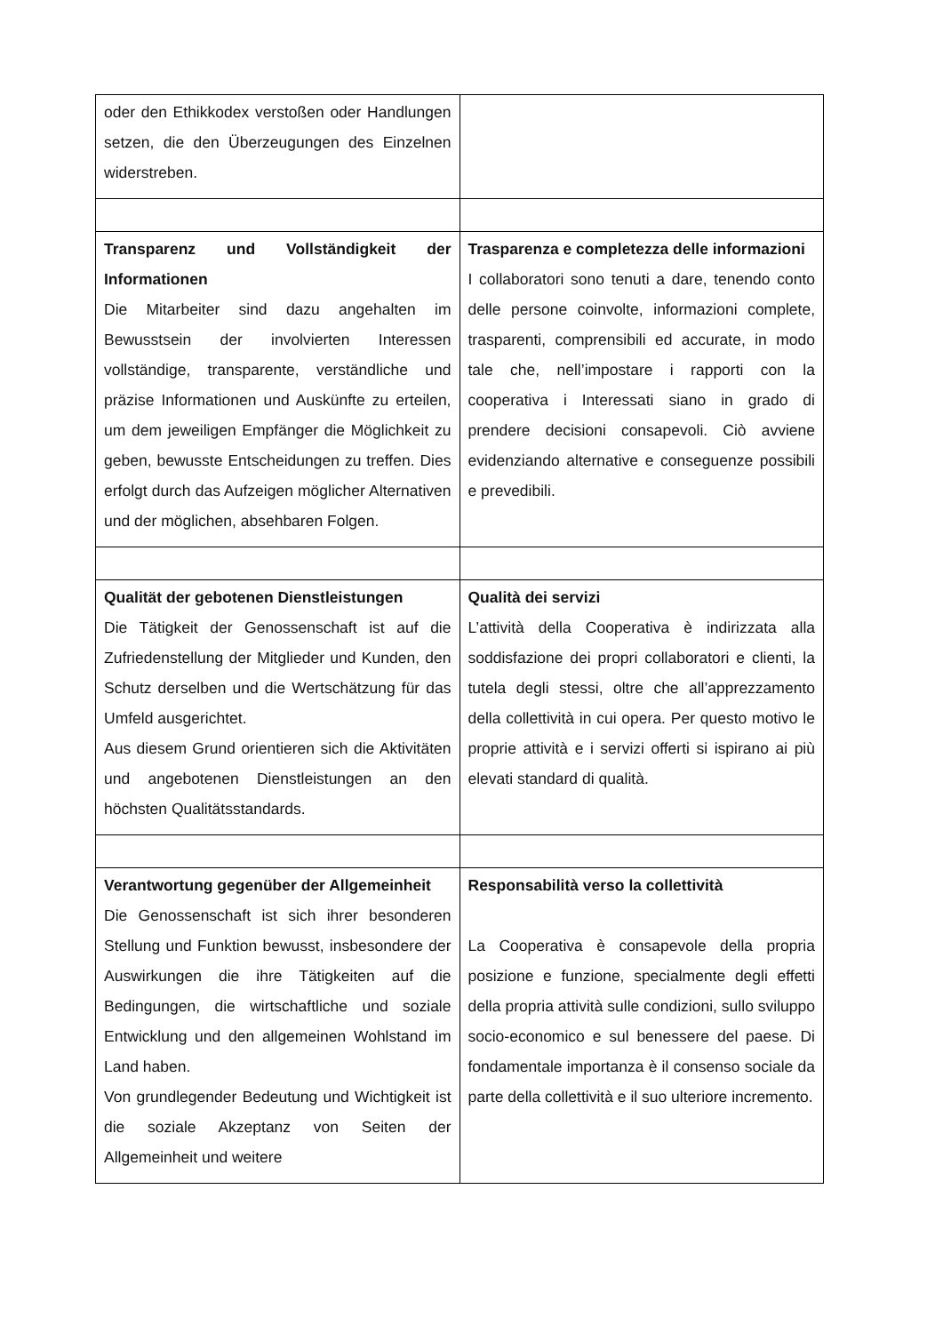| oder den Ethikkodex verstoßen oder Handlungen setzen, die den Überzeugungen des Einzelnen widerstreben. | |
| Transparenz und Vollständigkeit der Informationen Die Mitarbeiter sind dazu angehalten im Bewusstsein der involvierten Interessen vollständige, transparente, verständliche und präzise Informationen und Auskünfte zu erteilen, um dem jeweiligen Empfänger die Möglichkeit zu geben, bewusste Entscheidungen zu treffen. Dies erfolgt durch das Aufzeigen möglicher Alternativen und der möglichen, absehbaren Folgen. | Trasparenza e completezza delle informazioni I collaboratori sono tenuti a dare, tenendo conto delle persone coinvolte, informazioni complete, trasparenti, comprensibili ed accurate, in modo tale che, nell’impostare i rapporti con la cooperativa i Interessati siano in grado di prendere decisioni consapevoli. Ciò avviene evidenziando alternative e conseguenze possibili e prevedibili. |
| Qualität der gebotenen Dienstleistungen Die Tätigkeit der Genossenschaft ist auf die Zufriedenstellung der Mitglieder und Kunden, den Schutz derselben und die Wertschätzung für das Umfeld ausgerichtet. Aus diesem Grund orientieren sich die Aktivitäten und angebotenen Dienstleistungen an den höchsten Qualitätsstandards. | Qualità dei servizi L’attività della Cooperativa è indirizzata alla soddisfazione dei propri collaboratori e clienti, la tutela degli stessi, oltre che all’apprezzamento della collettività in cui opera. Per questo motivo le proprie attività e i servizi offerti si ispirano ai più elevati standard di qualità. |
| Verantwortung gegenüber der Allgemeinheit Die Genossenschaft ist sich ihrer besonderen Stellung und Funktion bewusst, insbesondere der Auswirkungen die ihre Tätigkeiten auf die Bedingungen, die wirtschaftliche und soziale Entwicklung und den allgemeinen Wohlstand im Land haben. Von grundlegender Bedeutung und Wichtigkeit ist die soziale Akzeptanz von Seiten der Allgemeinheit und weitere | Responsabilità verso la collettività La Cooperativa è consapevole della propria posizione e funzione, specialmente degli effetti della propria attività sulle condizioni, sullo sviluppo socio-economico e sul benessere del paese. Di fondamentale importanza è il consenso sociale da parte della collettività e il suo ulteriore incremento. |